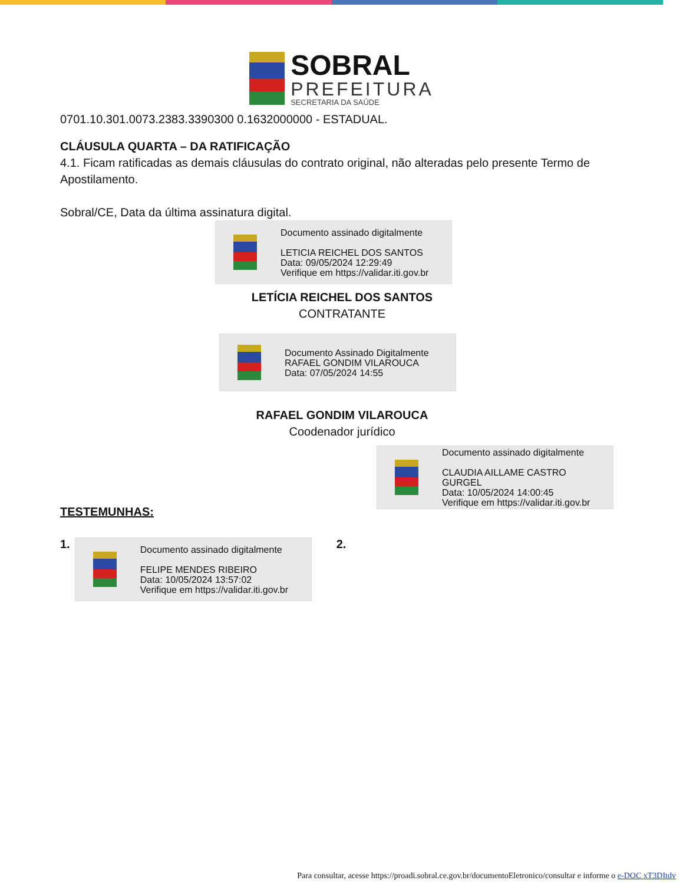SOBRAL
PREFEITURA
SECRETARIA DA SAÚDE
0701.10.301.0073.2383.3390300 0.1632000000 - ESTADUAL.
CLÁUSULA QUARTA – DA RATIFICAÇÃO
4.1. Ficam ratificadas as demais cláusulas do contrato original, não alteradas pelo presente Termo de Apostilamento.
Sobral/CE, Data da última assinatura digital.
Documento assinado digitalmente
LETICIA REICHEL DOS SANTOS
Data: 09/05/2024 12:29:49
Verifique em https://validar.iti.gov.br
LETÍCIA REICHEL DOS SANTOS
CONTRATANTE
Documento Assinado Digitalmente
RAFAEL GONDIM VILAROUCA
Data: 07/05/2024 14:55
RAFAEL GONDIM VILAROUCA
Coodenador jurídico
Documento assinado digitalmente
CLAUDIA AILLAME CASTRO
GURGEL
Data: 10/05/2024 14:00:45
Verifique em https://validar.iti.gov.br
TESTEMUNHAS:
1.
Documento assinado digitalmente
FELIPE MENDES RIBEIRO
Data: 10/05/2024 13:57:02
Verifique em https://validar.iti.gov.br
2.
Para consultar, acesse https://proadi.sobral.ce.gov.br/documentoEletronico/consultar e informe o e-DOC xT3DItdv